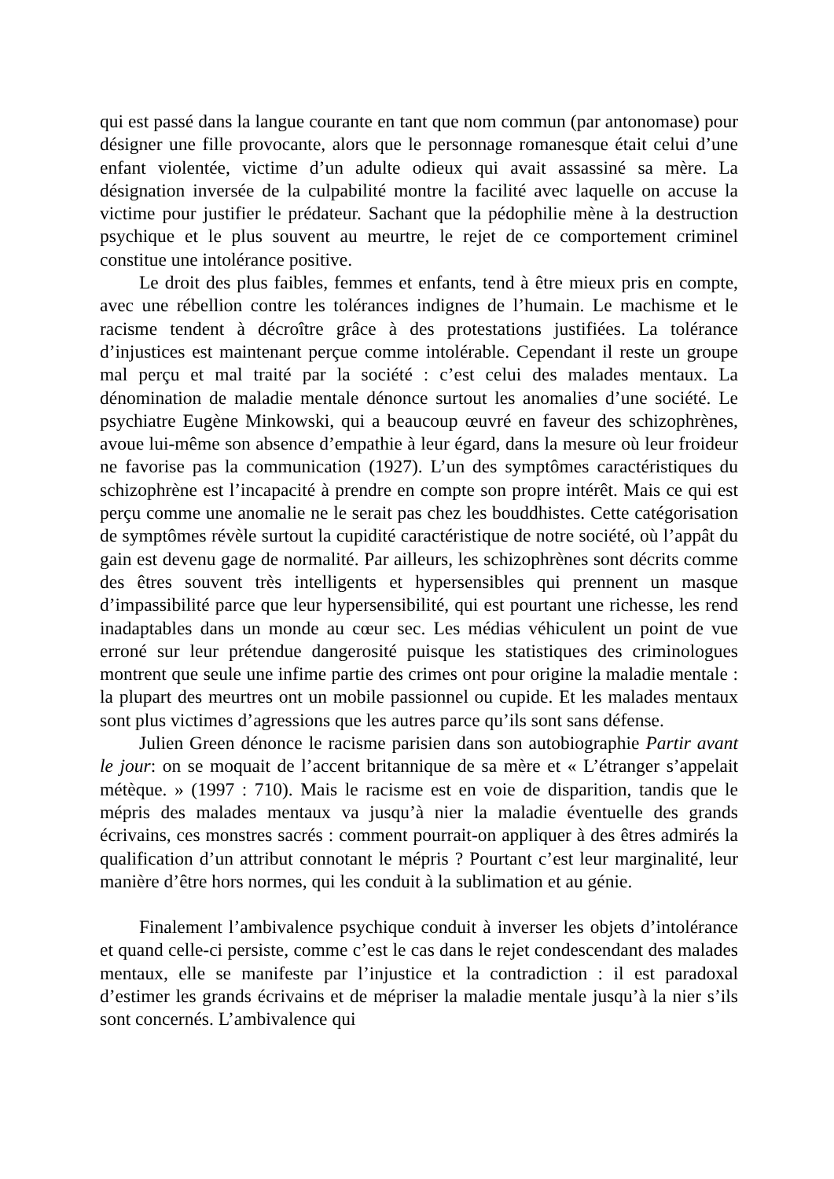qui est passé dans la langue courante en tant que nom commun (par antonomase) pour désigner une fille provocante, alors que le personnage romanesque était celui d’une enfant violentée, victime d’un adulte odieux qui avait assassiné sa mère. La désignation inversée de la culpabilité montre la facilité avec laquelle on accuse la victime pour justifier le prédateur. Sachant que la pédophilie mène à la destruction psychique et le plus souvent au meurtre, le rejet de ce comportement criminel constitue une intolérance positive.
Le droit des plus faibles, femmes et enfants, tend à être mieux pris en compte, avec une rébellion contre les tolérances indignes de l’humain. Le machisme et le racisme tendent à décroître grâce à des protestations justifiées. La tolérance d’injustices est maintenant perçue comme intolérable. Cependant il reste un groupe mal perçu et mal traité par la société : c’est celui des malades mentaux. La dénomination de maladie mentale dénonce surtout les anomalies d’une société. Le psychiatre Eugène Minkowski, qui a beaucoup œuvré en faveur des schizophrènes, avoue lui-même son absence d’empathie à leur égard, dans la mesure où leur froideur ne favorise pas la communication (1927). L’un des symptômes caractéristiques du schizophrène est l’incapacité à prendre en compte son propre intérêt. Mais ce qui est perçu comme une anomalie ne le serait pas chez les bouddhistes. Cette catégorisation de symptômes révèle surtout la cupidité caractéristique de notre société, où l’appât du gain est devenu gage de normalité. Par ailleurs, les schizophrènes sont décrits comme des êtres souvent très intelligents et hypersensibles qui prennent un masque d’impassibilité parce que leur hypersensibilité, qui est pourtant une richesse, les rend inadaptables dans un monde au cœur sec. Les médias véhiculent un point de vue erroné sur leur prétendue dangerosité puisque les statistiques des criminologues montrent que seule une infime partie des crimes ont pour origine la maladie mentale : la plupart des meurtres ont un mobile passionnel ou cupide. Et les malades mentaux sont plus victimes d’agressions que les autres parce qu’ils sont sans défense.
Julien Green dénonce le racisme parisien dans son autobiographie Partir avant le jour: on se moquait de l’accent britannique de sa mère et « L’étranger s’appelait métèque. » (1997 : 710). Mais le racisme est en voie de disparition, tandis que le mépris des malades mentaux va jusqu’à nier la maladie éventuelle des grands écrivains, ces monstres sacrés : comment pourrait-on appliquer à des êtres admirés la qualification d’un attribut connotant le mépris ? Pourtant c’est leur marginalité, leur manière d’être hors normes, qui les conduit à la sublimation et au génie.
Finalement l’ambivalence psychique conduit à inverser les objets d’intolérance et quand celle-ci persiste, comme c’est le cas dans le rejet condescendant des malades mentaux, elle se manifeste par l’injustice et la contradiction : il est paradoxal d’estimer les grands écrivains et de mépriser la maladie mentale jusqu’à la nier s’ils sont concernés. L’ambivalence qui